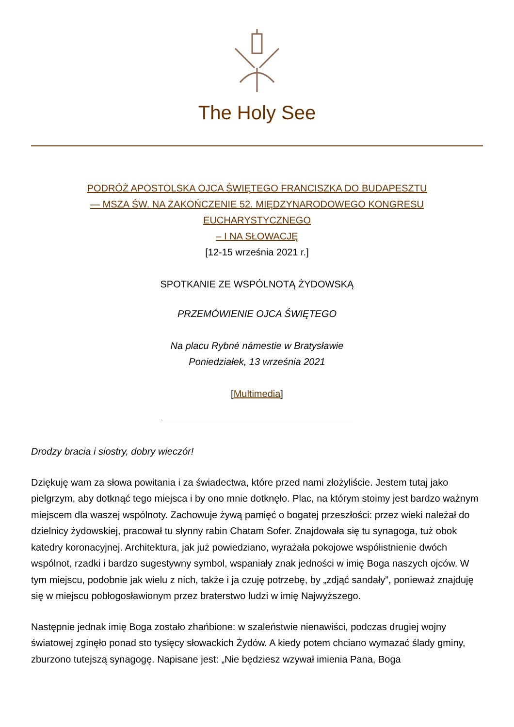The Holy See
PODRÓŻ APOSTOLSKA OJCA ŚWIĘTEGO FRANCISZKA DO BUDAPESZTU
— MSZA ŚW. NA ZAKOŃCZENIE 52. MIĘDZYNARODOWEGO KONGRESU
EUCHARYSTYCZNEGO
– I NA SŁOWACJĘ
[12-15 września 2021 r.]
SPOTKANIE ZE WSPÓLNOTĄ ŻYDOWSKĄ
PRZEMÓWIENIE OJCA ŚWIĘTEGO
Na placu Rybné námestie w Bratysławie
Poniedziałek, 13 września 2021
[Multimedia]
Drodzy bracia i siostry, dobry wieczór!
Dziękuję wam za słowa powitania i za świadectwa, które przed nami złożyliście. Jestem tutaj jako pielgrzym, aby dotknąć tego miejsca i by ono mnie dotknęło. Plac, na którym stoimy jest bardzo ważnym miejscem dla waszej wspólnoty. Zachowuje żywą pamięć o bogatej przeszłości: przez wieki należał do dzielnicy żydowskiej, pracował tu słynny rabin Chatam Sofer. Znajdowała się tu synagoga, tuż obok katedry koronacyjnej. Architektura, jak już powiedziano, wyrażała pokojowe współistnienie dwóch wspólnot, rzadki i bardzo sugestywny symbol, wspaniały znak jedności w imię Boga naszych ojców. W tym miejscu, podobnie jak wielu z nich, także i ja czuję potrzebę, by „zdjąć sandały”, ponieważ znajduję się w miejscu pobłogosławionym przez braterstwo ludzi w imię Najwyższego.
Następnie jednak imię Boga zostało zhańbione: w szaleństwie nienawiści, podczas drugiej wojny światowej zginęło ponad sto tysięcy słowackich Żydów. A kiedy potem chciano wymazać ślady gminy, zburzono tutejszą synagogę. Napisane jest: „Nie będziesz wzywał imienia Pana, Boga